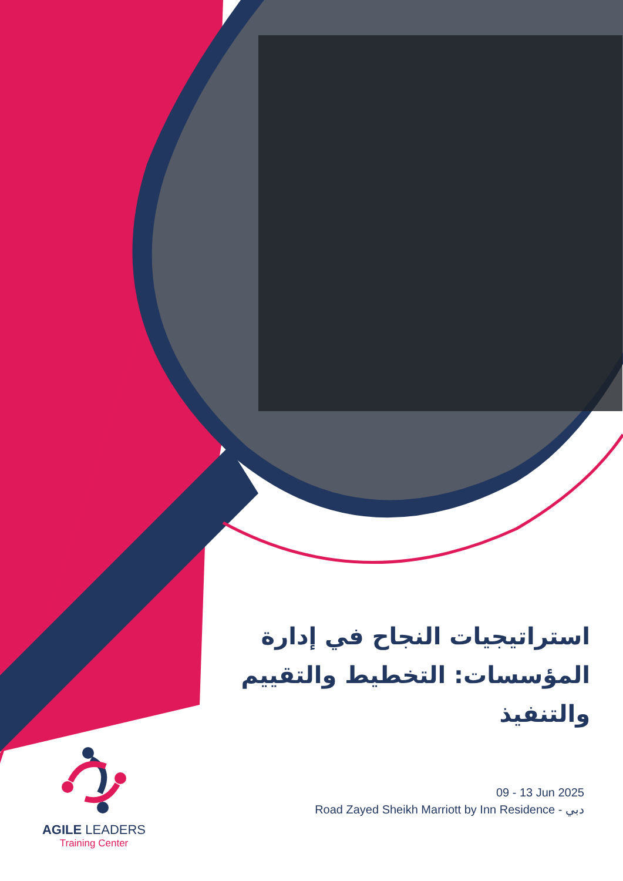استراتيجيات النجاح في إدارة المؤسسات: التخطيط والتقييم والتنفيذ
AGILE LEADERS
Training Center
09 - 13 Jun 2025
Road Zayed Sheikh Marriott by Inn Residence - دبي